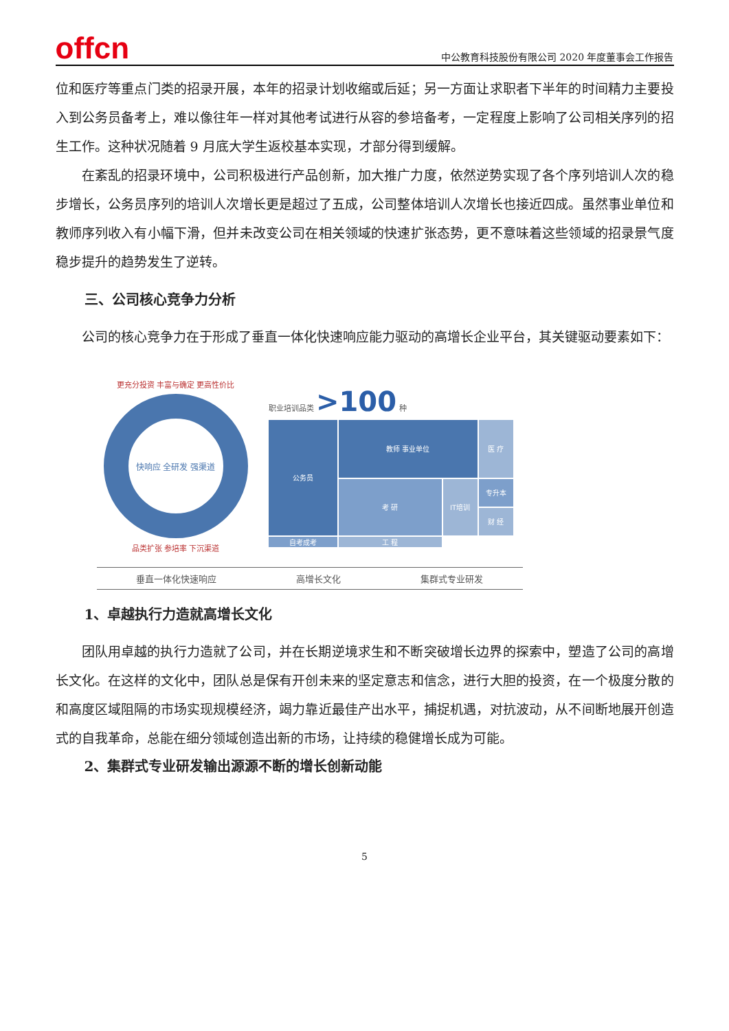offcn
中公教育科技股份有限公司 2020 年度董事会工作报告
位和医疗等重点门类的招录开展，本年的招录计划收缩或后延；另一方面让求职者下半年的时间精力主要投入到公务员备考上，难以像往年一样对其他考试进行从容的参培备考，一定程度上影响了公司相关序列的招生工作。这种状况随着 9 月底大学生返校基本实现，才部分得到缓解。
在紊乱的招录环境中，公司积极进行产品创新，加大推广力度，依然逆势实现了各个序列培训人次的稳步增长，公务员序列的培训人次增长更是超过了五成，公司整体培训人次增长也接近四成。虽然事业单位和教师序列收入有小幅下滑，但并未改变公司在相关领域的快速扩张态势，更不意味着这些领域的招录景气度稳步提升的趋势发生了逆转。
三、公司核心竞争力分析
公司的核心竞争力在于形成了垂直一体化快速响应能力驱动的高增长企业平台，其关键驱动要素如下：
更充分投资 丰富与确定 更高性价比
快响应 全研发 强渠道
品类扩张 参培率 下沉渠道
职业培训品类 >100 种
公务员
教师 事业单位
医 疗
考 研
专升本
IT培训
财 经
自考成考
工 程
垂直一体化快速响应 高增长文化 集群式专业研发
1、卓越执行力造就高增长文化
团队用卓越的执行力造就了公司，并在长期逆境求生和不断突破增长边界的探索中，塑造了公司的高增长文化。在这样的文化中，团队总是保有开创未来的坚定意志和信念，进行大胆的投资，在一个极度分散的和高度区域阻隔的市场实现规模经济，竭力靠近最佳产出水平，捕捉机遇，对抗波动，从不间断地展开创造式的自我革命，总能在细分领域创造出新的市场，让持续的稳健增长成为可能。
2、集群式专业研发输出源源不断的增长创新动能
5